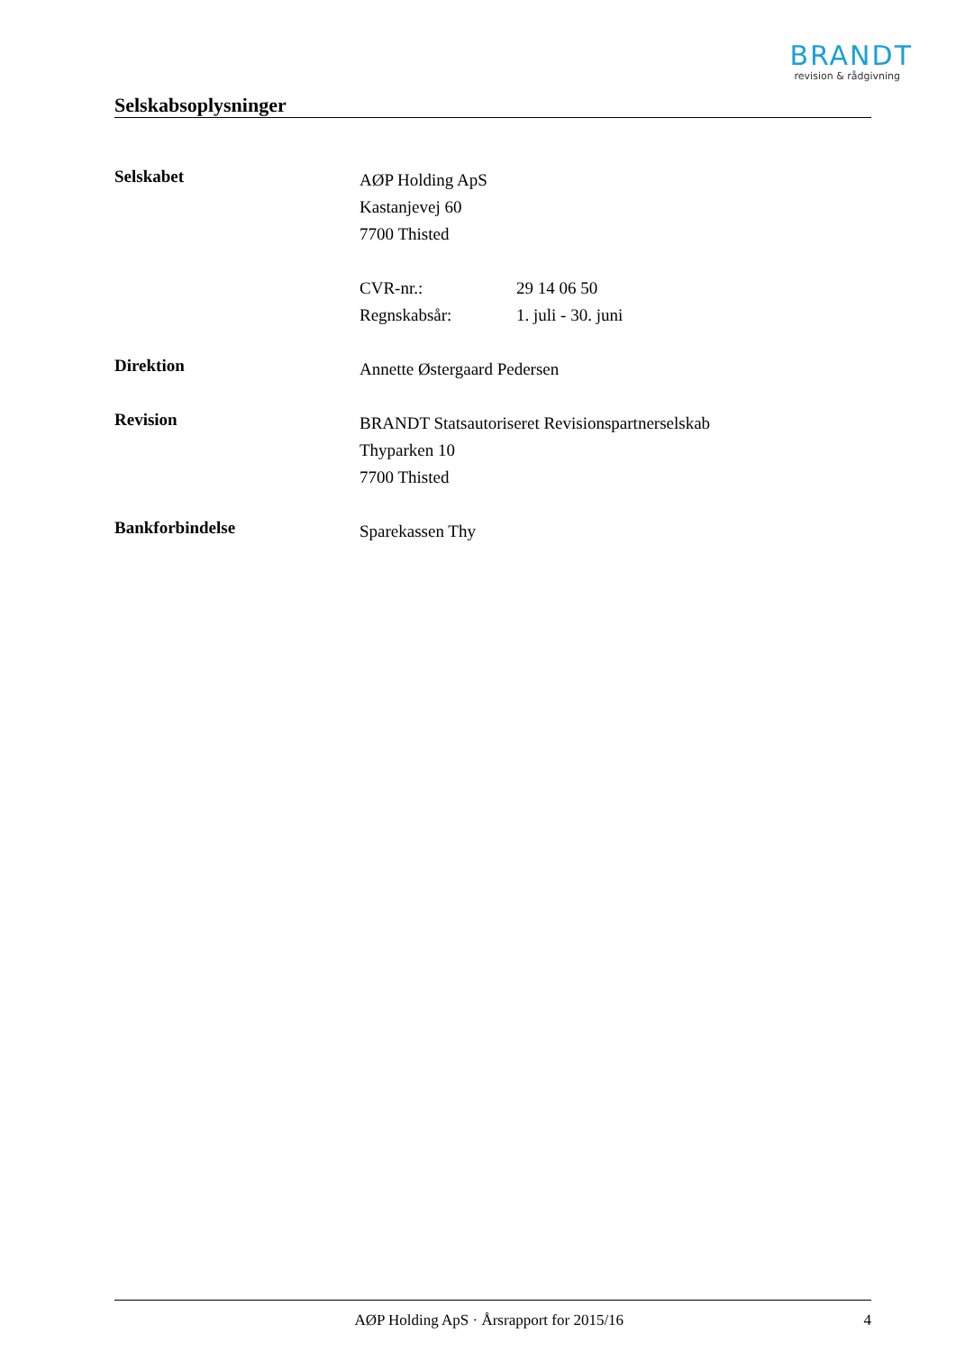BRANDT
revision & rådgivning
Selskabsoplysninger
Selskabet
AØP Holding ApS
Kastanjevej 60
7700 Thisted
CVR-nr.: 29 14 06 50
Regnskabsår: 1. juli - 30. juni
Direktion
Annette Østergaard Pedersen
Revision
BRANDT Statsautoriseret Revisionspartnerselskab
Thyparken 10
7700 Thisted
Bankforbindelse
Sparekassen Thy
AØP Holding ApS · Årsrapport for 2015/16 4